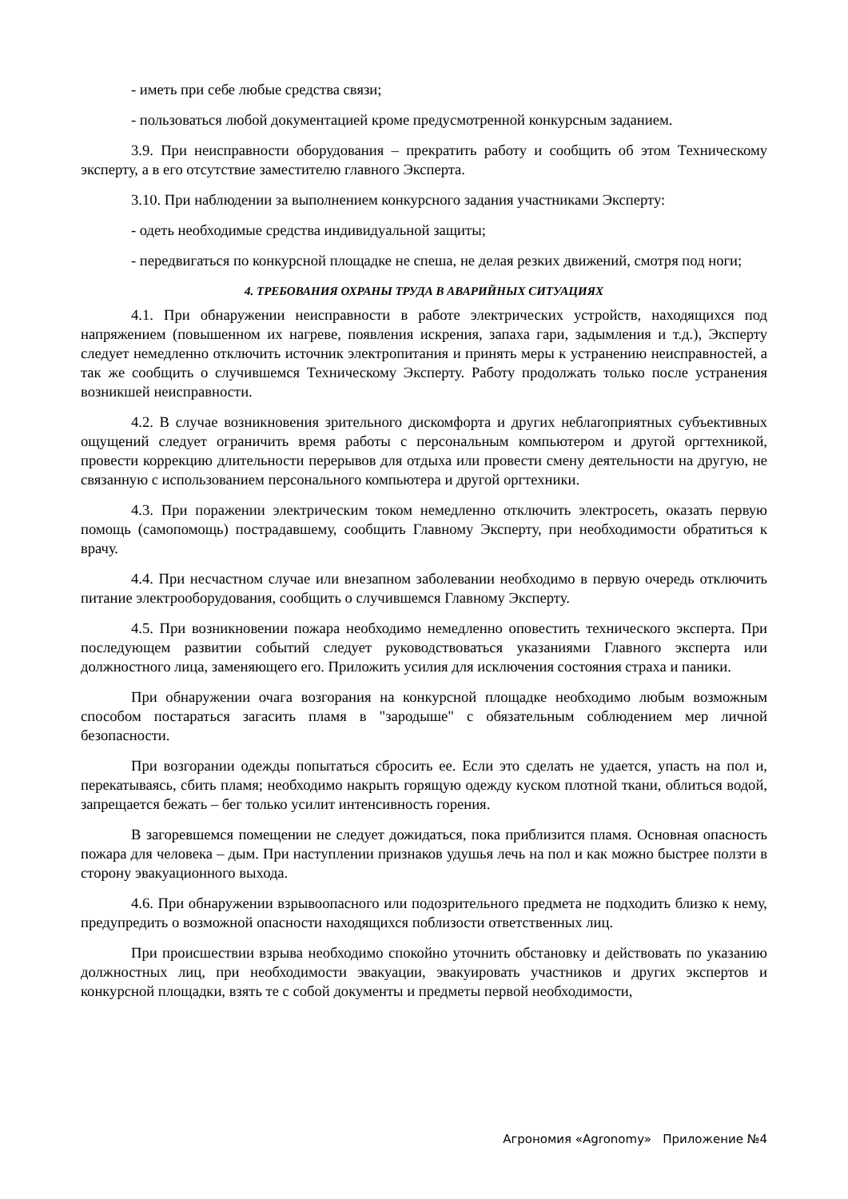- иметь при себе любые средства связи;
- пользоваться любой документацией кроме предусмотренной конкурсным заданием.
3.9. При неисправности оборудования – прекратить работу и сообщить об этом Техническому эксперту, а в его отсутствие заместителю главного Эксперта.
3.10. При наблюдении за выполнением конкурсного задания участниками Эксперту:
- одеть необходимые средства индивидуальной защиты;
- передвигаться по конкурсной площадке не спеша, не делая резких движений, смотря под ноги;
4. ТРЕБОВАНИЯ ОХРАНЫ ТРУДА В АВАРИЙНЫХ СИТУАЦИЯХ
4.1. При обнаружении неисправности в работе электрических устройств, находящихся под напряжением (повышенном их нагреве, появления искрения, запаха гари, задымления и т.д.), Эксперту следует немедленно отключить источник электропитания и принять меры к устранению неисправностей, а так же сообщить о случившемся Техническому Эксперту. Работу продолжать только после устранения возникшей неисправности.
4.2. В случае возникновения зрительного дискомфорта и других неблагоприятных субъективных ощущений следует ограничить время работы с персональным компьютером и другой оргтехникой, провести коррекцию длительности перерывов для отдыха или провести смену деятельности на другую, не связанную с использованием персонального компьютера и другой оргтехники.
4.3. При поражении электрическим током немедленно отключить электросеть, оказать первую помощь (самопомощь) пострадавшему, сообщить Главному Эксперту, при необходимости обратиться к врачу.
4.4. При несчастном случае или внезапном заболевании необходимо в первую очередь отключить питание электрооборудования, сообщить о случившемся Главному Эксперту.
4.5. При возникновении пожара необходимо немедленно оповестить технического эксперта. При последующем развитии событий следует руководствоваться указаниями Главного эксперта или должностного лица, заменяющего его. Приложить усилия для исключения состояния страха и паники.
При обнаружении очага возгорания на конкурсной площадке необходимо любым возможным способом постараться загасить пламя в "зародыше" с обязательным соблюдением мер личной безопасности.
При возгорании одежды попытаться сбросить ее. Если это сделать не удается, упасть на пол и, перекатываясь, сбить пламя; необходимо накрыть горящую одежду куском плотной ткани, облиться водой, запрещается бежать – бег только усилит интенсивность горения.
В загоревшемся помещении не следует дожидаться, пока приблизится пламя. Основная опасность пожара для человека – дым. При наступлении признаков удушья лечь на пол и как можно быстрее ползти в сторону эвакуационного выхода.
4.6. При обнаружении взрывоопасного или подозрительного предмета не подходить близко к нему, предупредить о возможной опасности находящихся поблизости ответственных лиц.
При происшествии взрыва необходимо спокойно уточнить обстановку и действовать по указанию должностных лиц, при необходимости эвакуации, эвакуировать участников и других экспертов и конкурсной площадки, взять те с собой документы и предметы первой необходимости,
Агрономия «Agronomy» Приложение №4